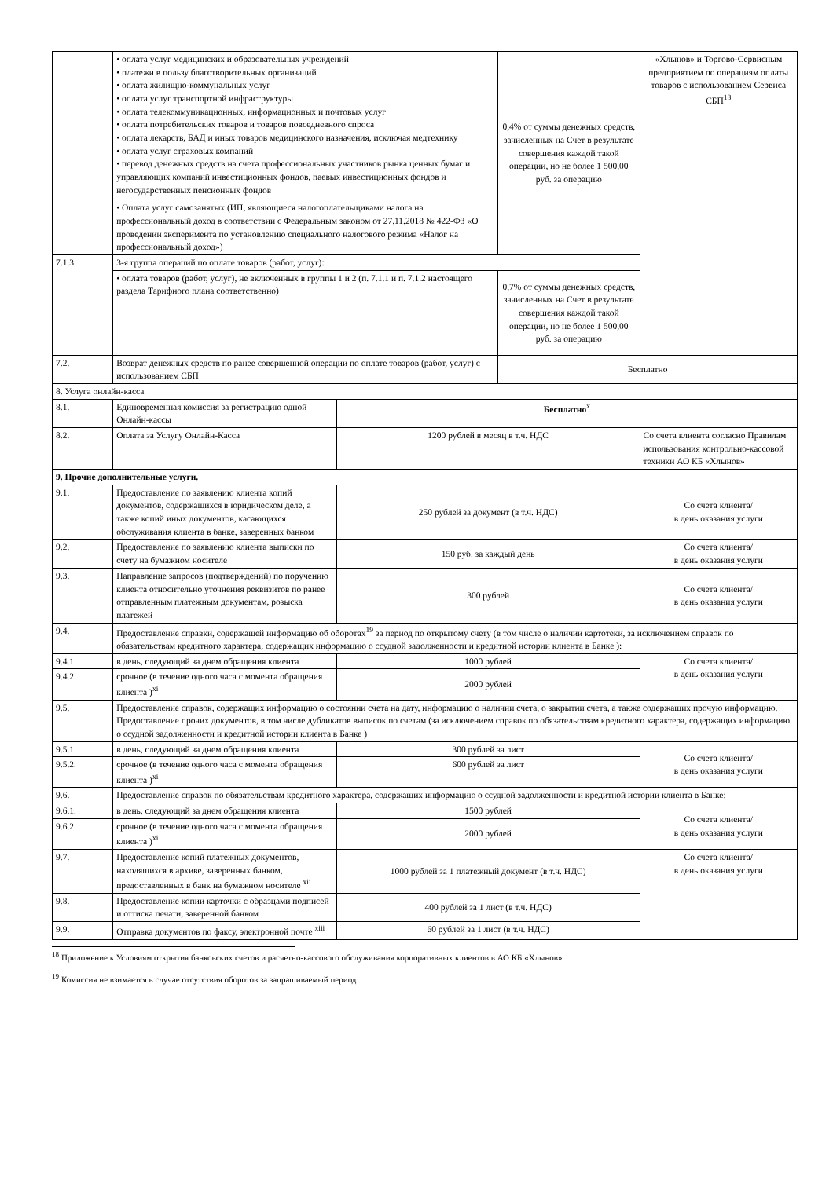| | • оплата услуг медицинских и образовательных учреждений • платежи в пользу благотворительных организаций • оплата жилищно-коммунальных услуг • оплата услуг транспортной инфраструктуры • оплата телекоммуникационных, информационных и почтовых услуг • оплата потребительских товаров и товаров повседневного спроса • оплата лекарств, БАД и иных товаров медицинского назначения, исключая медтехнику • оплата услуг страховых компаний • перевод денежных средств на счета профессиональных участников рынка ценных бумаг и управляющих компаний инвестиционных фондов, паевых инвестиционных фондов и негосударственных пенсионных фондов • Оплата услуг самозанятых (ИП, являющиеся налогоплательщиками налога на профессиональный доход в соответствии с Федеральным законом от 27.11.2018 № 422-ФЗ «О проведении эксперимента по установлению специального налогового режима «Налог на профессиональный доход») | | 0,4% от суммы денежных средств, зачисленных на Счет в результате совершения каждой такой операции, но не более 1 500,00 руб. за операцию | «Хлынов» и Торгово-Сервисным предприятием по операциям оплаты товаров с использованием Сервиса СБП<sup>18</sup> |
| 7.1.3. | 3-я группа операций по оплате товаров (работ, услуг): | | | |
| | • оплата товаров (работ, услуг), не включенных в группы 1 и 2 (п. 7.1.1 и п. 7.1.2 настоящего раздела Тарифного плана соответственно) | | 0,7% от суммы денежных средств, зачисленных на Счет в результате совершения каждой такой операции, но не более 1 500,00 руб. за операцию | |
| 7.2. | Возврат денежных средств по ранее совершенной операции по оплате товаров (работ, услуг) с использованием СБП | | Бесплатно | |
| 8. Услуга онлайн-касса | | | | |
| 8.1. | Единовременная комиссия за регистрацию одной Онлайн-кассы | Бесплатно<sup>x</sup> | | |
| 8.2. | Оплата за Услугу Онлайн-Касса | 1200 рублей в месяц в т.ч. НДС | | Со счета клиента согласно Правилам использования контрольно-кассовой техники АО КБ «Хлынов» |
| 9. Прочие дополнительные услуги. | | | | |
| 9.1. | Предоставление по заявлению клиента копий документов, содержащихся в юридическом деле, а также копий иных документов, касающихся обслуживания клиента в банке, заверенных банком | 250 рублей за документ (в т.ч. НДС) | | Со счета клиента/ в день оказания услуги |
| 9.2. | Предоставление по заявлению клиента выписки по счету на бумажном носителе | 150 руб. за каждый день | | Со счета клиента/ в день оказания услуги |
| 9.3. | Направление запросов (подтверждений) по поручению клиента относительно уточнения реквизитов по ранее отправленным платежным документам, розыска платежей | 300 рублей | | Со счета клиента/ в день оказания услуги |
| 9.4. | Предоставление справки, содержащей информацию об оборотах<sup>19</sup> за период по открытому счету (в том числе о наличии картотеки, за исключением справок по обязательствам кредитного характера, содержащих информацию о ссудной задолженности и кредитной истории клиента в Банке ): | | | |
| 9.4.1. | в день, следующий за днем обращения клиента | 1000 рублей | | Со счета клиента/ в день оказания услуги |
| 9.4.2. | срочное (в течение одного часа с момента обращения клиента )<sup>xi</sup> | 2000 рублей | | |
| 9.5. | Предоставление справок, содержащих информацию о состоянии счета на дату, информацию о наличии счета, о закрытии счета, а также содержащих прочую информацию. Предоставление прочих документов, в том числе дубликатов выписок по счетам (за исключением справок по обязательствам кредитного характера, содержащих информацию о ссудной задолженности и кредитной истории клиента в Банке ) | | | |
| 9.5.1. | в день, следующий за днем обращения клиента | 300 рублей за лист | | Со счета клиента/ в день оказания услуги |
| 9.5.2. | срочное (в течение одного часа с момента обращения клиента )<sup>xi</sup> | 600 рублей за лист | | |
| 9.6. | Предоставление справок по обязательствам кредитного характера, содержащих информацию о ссудной задолженности и кредитной истории клиента в Банке: | | | |
| 9.6.1. | в день, следующий за днем обращения клиента | 1500 рублей | | Со счета клиента/ в день оказания услуги |
| 9.6.2. | срочное (в течение одного часа с момента обращения клиента )<sup>xi</sup> | 2000 рублей | | |
| 9.7. | Предоставление копий платежных документов, находящихся в архиве, заверенных банком, предоставленных в банк на бумажном носителе <sup>xii</sup> | 1000 рублей за 1 платежный документ (в т.ч. НДС) | | Со счета клиента/ в день оказания услуги |
| 9.8. | Предоставление копии карточки с образцами подписей и оттиска печати, заверенной банком | 400 рублей за 1 лист (в т.ч. НДС) | | |
| 9.9. | Отправка документов по факсу, электронной почте <sup>xiii</sup> | 60 рублей за 1 лист (в т.ч. НДС) | | |
<sup>18</sup> Приложение к Условиям открытия банковских счетов и расчетно-кассового обслуживания корпоративных клиентов в АО КБ «Хлынов»
<sup>19</sup> Комиссия не взимается в случае отсутствия оборотов за запрашиваемый период